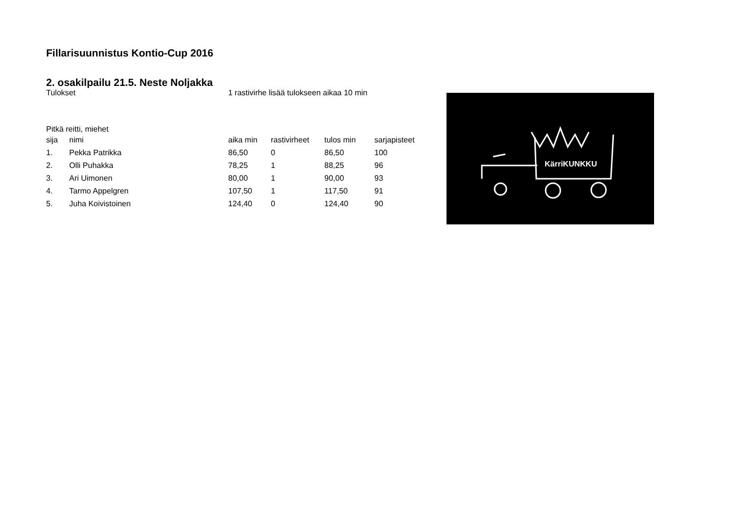Fillarisuunnistus Kontio-Cup 2016
2. osakilpailu 21.5. Neste Noljakka
Tulokset 1 rastivirhe lisää tulokseen aikaa 10 min
Pitkä reitti, miehet
| sija | nimi | aika min | rastivirheet | tulos min | sarjapisteet |
| --- | --- | --- | --- | --- | --- |
| 1. | Pekka Patrikka | 86,50 | 0 | 86,50 | 100 |
| 2. | Olli Puhakka | 78,25 | 1 | 88,25 | 96 |
| 3. | Ari Uimonen | 80,00 | 1 | 90,00 | 93 |
| 4. | Tarmo Appelgren | 107,50 | 1 | 117,50 | 91 |
| 5. | Juha Koivistoinen | 124,40 | 0 | 124,40 | 90 |
KärriKUNKKU